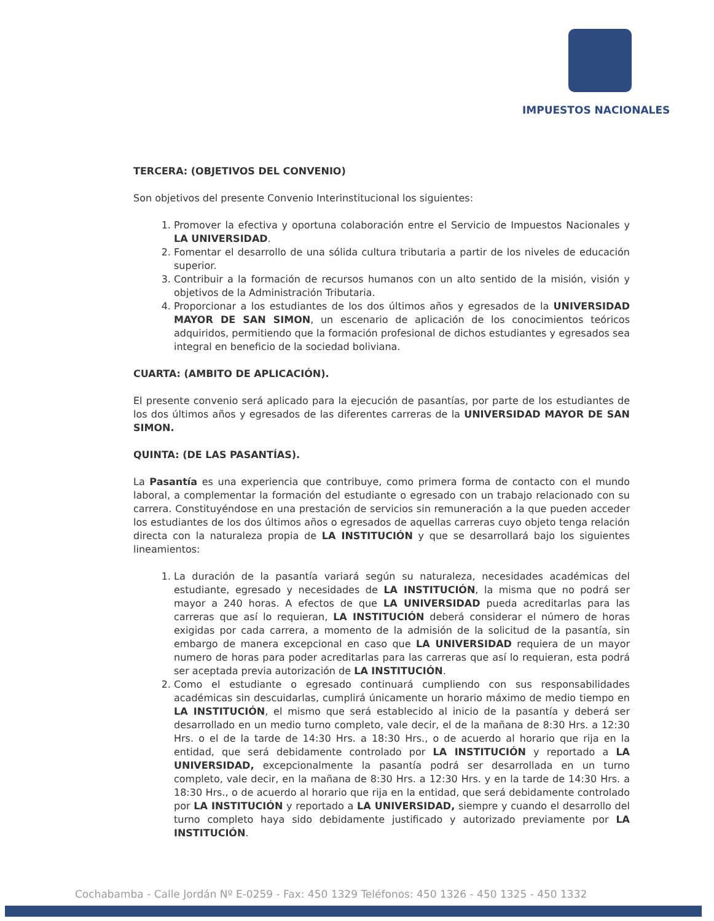IMPUESTOS NACIONALES
TERCERA: (OBJETIVOS DEL CONVENIO)
Son objetivos del presente Convenio Interinstitucional los siguientes:
1. Promover la efectiva y oportuna colaboración entre el Servicio de Impuestos Nacionales y LA UNIVERSIDAD.
2. Fomentar el desarrollo de una sólida cultura tributaria a partir de los niveles de educación superior.
3. Contribuir a la formación de recursos humanos con un alto sentido de la misión, visión y objetivos de la Administración Tributaria.
4. Proporcionar a los estudiantes de los dos últimos años y egresados de la UNIVERSIDAD MAYOR DE SAN SIMON, un escenario de aplicación de los conocimientos teóricos adquiridos, permitiendo que la formación profesional de dichos estudiantes y egresados sea integral en beneficio de la sociedad boliviana.
CUARTA: (AMBITO DE APLICACIÓN).
El presente convenio será aplicado para la ejecución de pasantías, por parte de los estudiantes de los dos últimos años y egresados de las diferentes carreras de la UNIVERSIDAD MAYOR DE SAN SIMON.
QUINTA: (DE LAS PASANTÍAS).
La Pasantía es una experiencia que contribuye, como primera forma de contacto con el mundo laboral, a complementar la formación del estudiante o egresado con un trabajo relacionado con su carrera. Constituyéndose en una prestación de servicios sin remuneración a la que pueden acceder los estudiantes de los dos últimos años o egresados de aquellas carreras cuyo objeto tenga relación directa con la naturaleza propia de LA INSTITUCIÓN y que se desarrollará bajo los siguientes lineamientos:
1. La duración de la pasantía variará según su naturaleza, necesidades académicas del estudiante, egresado y necesidades de LA INSTITUCIÓN, la misma que no podrá ser mayor a 240 horas. A efectos de que LA UNIVERSIDAD pueda acreditarlas para las carreras que así lo requieran, LA INSTITUCIÓN deberá considerar el número de horas exigidas por cada carrera, a momento de la admisión de la solicitud de la pasantía, sin embargo de manera excepcional en caso que LA UNIVERSIDAD requiera de un mayor numero de horas para poder acreditarlas para las carreras que así lo requieran, esta podrá ser aceptada previa autorización de LA INSTITUCIÓN.
2. Como el estudiante o egresado continuará cumpliendo con sus responsabilidades académicas sin descuidarlas, cumplirá únicamente un horario máximo de medio tiempo en LA INSTITUCIÓN, el mismo que será establecido al inicio de la pasantía y deberá ser desarrollado en un medio turno completo, vale decir, el de la mañana de 8:30 Hrs. a 12:30 Hrs. o el de la tarde de 14:30 Hrs. a 18:30 Hrs., o de acuerdo al horario que rija en la entidad, que será debidamente controlado por LA INSTITUCIÓN y reportado a LA UNIVERSIDAD, excepcionalmente la pasantía podrá ser desarrollada en un turno completo, vale decir, en la mañana de 8:30 Hrs. a 12:30 Hrs. y en la tarde de 14:30 Hrs. a 18:30 Hrs., o de acuerdo al horario que rija en la entidad, que será debidamente controlado por LA INSTITUCIÓN y reportado a LA UNIVERSIDAD, siempre y cuando el desarrollo del turno completo haya sido debidamente justificado y autorizado previamente por LA INSTITUCIÓN.
Cochabamba - Calle Jordán Nº E-0259 - Fax: 450 1329 Teléfonos: 450 1326 - 450 1325 - 450 1332